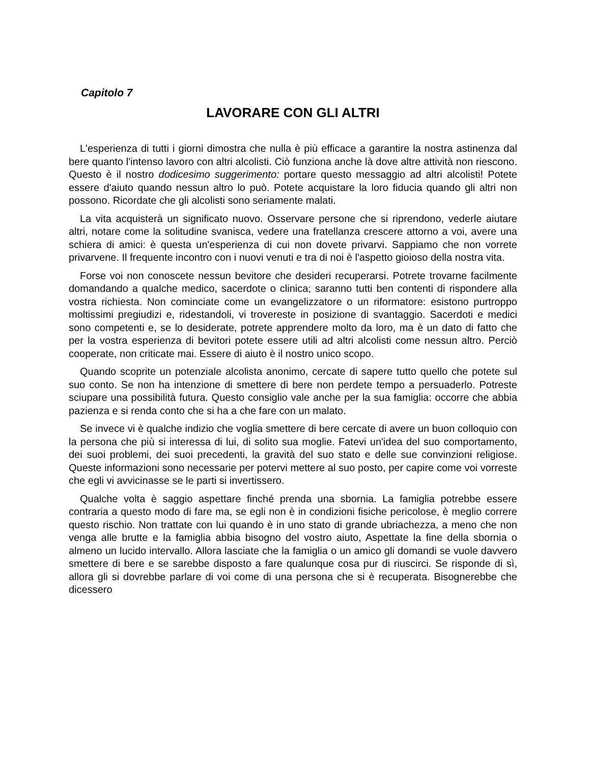Capitolo 7
LAVORARE CON GLI ALTRI
L'esperienza di tutti i giorni dimostra che nulla è più efficace a garantire la nostra astinenza dal bere quanto l'intenso lavoro con altri alcolisti. Ciò funziona anche là dove altre attività non riescono. Questo è il nostro dodicesimo suggerimento: portare questo messaggio ad altri alcolisti! Potete essere d'aiuto quando nessun altro lo può. Potete acquistare la loro fiducia quando gli altri non possono. Ricordate che gli alcolisti sono seriamente malati.
La vita acquisterà un significato nuovo. Osservare persone che si riprendono, vederle aiutare altri, notare come la solitudine svanisca, vedere una fratellanza crescere attorno a voi, avere una schiera di amici: è questa un'esperienza di cui non dovete privarvi. Sappiamo che non vorrete privarvene. Il frequente incontro con i nuovi venuti e tra di noi è l'aspetto gioioso della nostra vita.
Forse voi non conoscete nessun bevitore che desideri recuperarsi. Potrete trovarne facilmente domandando a qualche medico, sacerdote o clinica; saranno tutti ben contenti di rispondere alla vostra richiesta. Non cominciate come un evangelizzatore o un riformatore: esistono purtroppo moltissimi pregiudizi e, ridestandoli, vi trovereste in posizione di svantaggio. Sacerdoti e medici sono competenti e, se lo desiderate, potrete apprendere molto da loro, ma è un dato di fatto che per la vostra esperienza di bevitori potete essere utili ad altri alcolisti come nessun altro. Perciò cooperate, non criticate mai. Essere di aiuto è il nostro unico scopo.
Quando scoprite un potenziale alcolista anonimo, cercate di sapere tutto quello che potete sul suo conto. Se non ha intenzione di smettere di bere non perdete tempo a persuaderlo. Potreste sciupare una possibilità futura. Questo consiglio vale anche per la sua famiglia: occorre che abbia pazienza e si renda conto che si ha a che fare con un malato.
Se invece vi è qualche indizio che voglia smettere di bere cercate di avere un buon colloquio con la persona che più si interessa di lui, di solito sua moglie. Fatevi un'idea del suo comportamento, dei suoi problemi, dei suoi precedenti, la gravità del suo stato e delle sue convinzioni religiose. Queste informazioni sono necessarie per potervi mettere al suo posto, per capire come voi vorreste che egli vi avvicinasse se le parti si invertissero.
Qualche volta è saggio aspettare finché prenda una sbornia. La famiglia potrebbe essere contraria a questo modo di fare ma, se egli non è in condizioni fisiche pericolose, è meglio correre questo rischio. Non trattate con lui quando è in uno stato di grande ubriachezza, a meno che non venga alle brutte e la famiglia abbia bisogno del vostro aiuto, Aspettate la fine della sbornia o almeno un lucido intervallo. Allora lasciate che la famiglia o un amico gli domandi se vuole davvero smettere di bere e se sarebbe disposto a fare qualunque cosa pur di riuscirci. Se risponde di sì, allora gli si dovrebbe parlare di voi come di una persona che si è recuperata. Bisognerebbe che dicessero